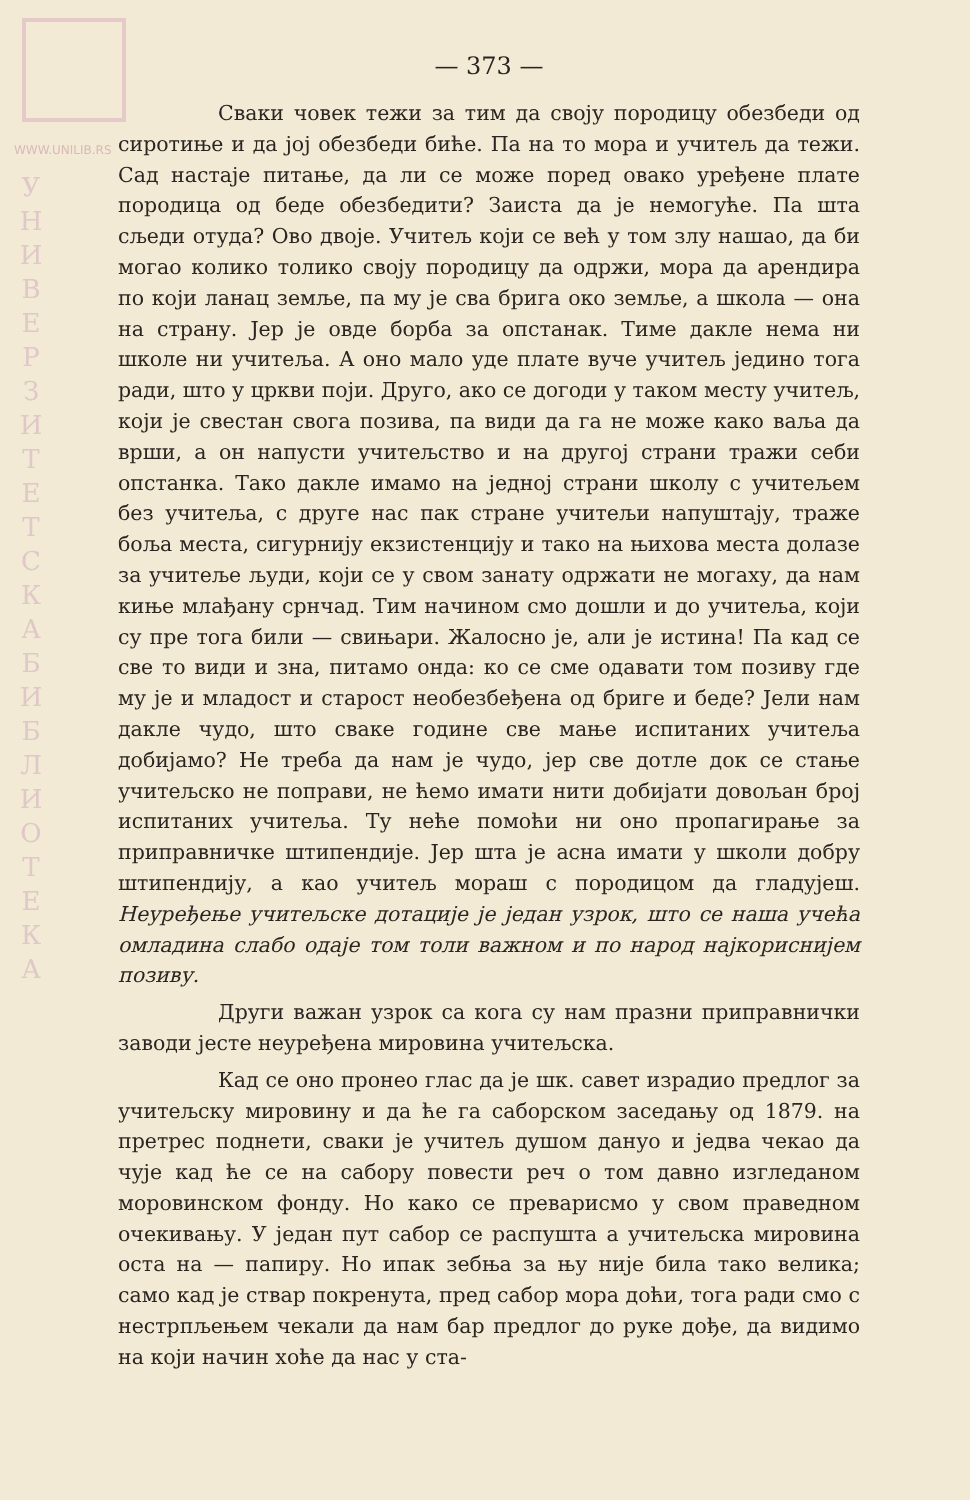WWW.UNILIB.RS
У Н И В Е Р З И Т Е Т С К А Б И Б Л И О Т Е К А
— 373 —
Сваки човек тежи за тим да своју породицу обезбеди од сиротиње и да јој обезбеди биће. Па на то мора и учитељ да тежи. Сад настаје питање, да ли се може поред овако уређене плате породица од беде обезбедити? Заиста да је немогуће. Па шта сљеди отуда? Ово двоје. Учитељ који се већ у том злу нашао, да би могао колико толико своју породицу да одржи, мора да арендира по који ланац земље, па му је сва брига око земље, а школа — она на страну. Јер је овде борба за опстанак. Тиме дакле нема ни школе ни учитеља. А оно мало уде плате вуче учитељ једино тога ради, што у цркви поји. Друго, ако се догоди у таком месту учитељ, који је свестан свога позива, па види да га не може како ваља да врши, а он напусти учитељство и на другој страни тражи себи опстанка. Тако дакле имамо на једној страни школу с учитељем без учитеља, с друге нас пак стране учитељи напуштају, траже боља места, сигурнију екзистенцију и тако на њихова места долазе за учитеље људи, који се у свом занату одржати не могаху, да нам киње млађану срнчад. Тим начином смо дошли и до учитеља, који су пре тога били — свињари. Жалосно је, али је истина! Па кад се све то види и зна, питамо онда: ко се сме одавати том позиву где му је и младост и старост необезбеђена од бриге и беде? Јели нам дакле чудо, што сваке године све мање испитаних учитеља добијамо? Не треба да нам је чудо, јер све дотле док се стање учитељско не поправи, не ћемо имати нити добијати довољан број испитаних учитеља. Ту неће помоћи ни оно пропагирање за приправничке штипендије. Јер шта је асна имати у школи добру штипендију, а као учитељ мораш с породицом да гладујеш. Неуређење учитељске дотације је један узрок, што се наша учећа омладина слабо одаје том толи важном и по народ најкориснијем позиву.
Други важан узрок са кога су нам празни приправнички заводи јесте неуређена мировина учитељска.
Кад се оно пронео глас да је шк. савет израдио предлог за учитељску мировину и да ће га саборском заседању од 1879. на претрес поднети, сваки је учитељ душом дануо и једва чекао да чује кад ће се на сабору повести реч о том давно изгледаном моровинском фонду. Но како се преварисмо у свом праведном очекивању. У један пут сабор се распушта а учитељска мировина оста на — папиру. Но ипак зебња за њу није била тако велика; само кад је ствар покренута, пред сабор мора доћи, тога ради смо с нестрпљењем чекали да нам бар предлог до руке дође, да видимо на који начин хоће да нас у ста-